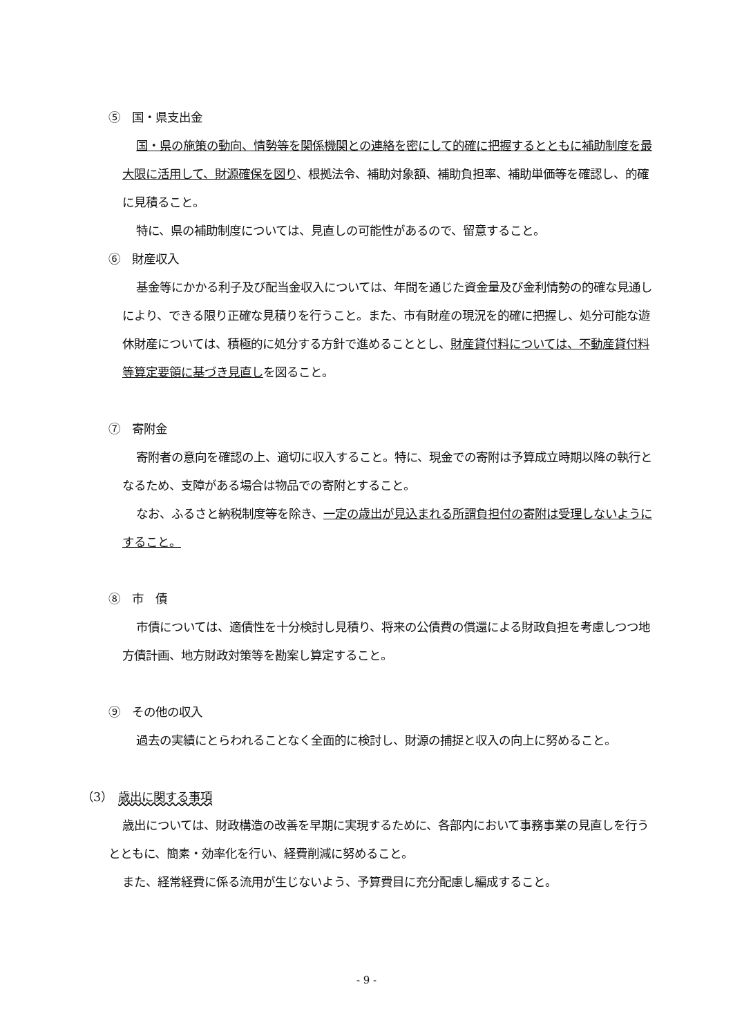⑤　国・県支出金
国・県の施策の動向、情勢等を関係機関との連絡を密にして的確に把握するとともに補助制度を最大限に活用して、財源確保を図り、根拠法令、補助対象額、補助負担率、補助単価等を確認し、的確に見積ること。
特に、県の補助制度については、見直しの可能性があるので、留意すること。
⑥　財産収入
基金等にかかる利子及び配当金収入については、年間を通じた資金量及び金利情勢の的確な見通しにより、できる限り正確な見積りを行うこと。また、市有財産の現況を的確に把握し、処分可能な遊休財産については、積極的に処分する方針で進めることとし、財産貸付料については、不動産貸付料等算定要領に基づき見直しを図ること。
⑦　寄附金
寄附者の意向を確認の上、適切に収入すること。特に、現金での寄附は予算成立時期以降の執行となるため、支障がある場合は物品での寄附とすること。
なお、ふるさと納税制度等を除き、一定の歳出が見込まれる所謂負担付の寄附は受理しないようにすること。
⑧　市　債
市債については、適債性を十分検討し見積り、将来の公債費の償還による財政負担を考慮しつつ地方債計画、地方財政対策等を勘案し算定すること。
⑨　その他の収入
過去の実績にとらわれることなく全面的に検討し、財源の捕捉と収入の向上に努めること。
（3）　歳出に関する事項
歳出については、財政構造の改善を早期に実現するために、各部内において事務事業の見直しを行うとともに、簡素・効率化を行い、経費削減に努めること。
また、経常経費に係る流用が生じないよう、予算費目に充分配慮し編成すること。
- 9 -